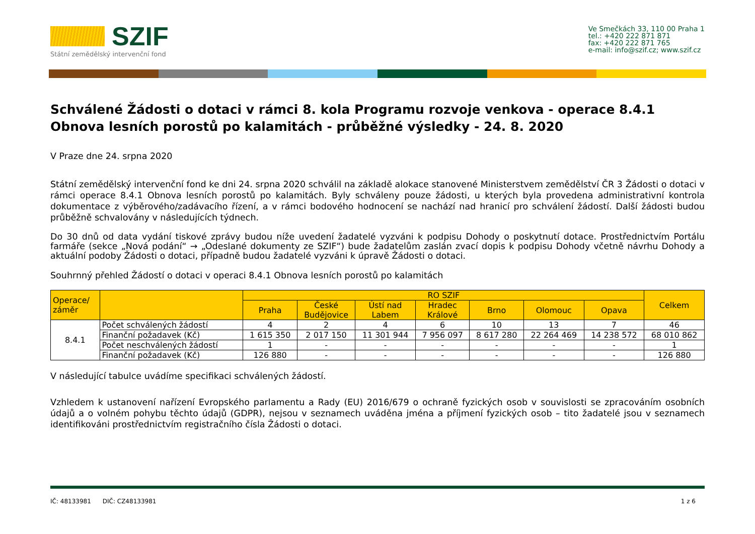SZIF
Státní zemědělský intervenční fond
Ve Smečkách 33, 110 00 Praha 1
tel.: +420 222 871 871
fax: +420 222 871 765
e-mail: info@szif.cz; www.szif.cz
Schválené Žádosti o dotaci v rámci 8. kola Programu rozvoje venkova - operace 8.4.1 Obnova lesních porostů po kalamitách - průběžné výsledky - 24. 8. 2020
V Praze dne 24. srpna 2020
Státní zemědělský intervenční fond ke dni 24. srpna 2020 schválil na základě alokace stanovené Ministerstvem zemědělství ČR 3 Žádosti o dotaci v rámci operace 8.4.1 Obnova lesních porostů po kalamitách. Byly schváleny pouze žádosti, u kterých byla provedena administrativní kontrola dokumentace z výběrového/zadávacího řízení, a v rámci bodového hodnocení se nachází nad hranicí pro schválení žádostí. Další žádosti budou průběžně schvalovány v následujících týdnech.
Do 30 dnů od data vydání tiskové zprávy budou níže uvedení žadatelé vyzváni k podpisu Dohody o poskytnutí dotace. Prostřednictvím Portálu farmáře (sekce „Nová podání“ → „Odeslané dokumenty ze SZIF“) bude žadatelům zaslán zvací dopis k podpisu Dohody včetně návrhu Dohody a aktuální podoby Žádosti o dotaci, případně budou žadatelé vyzváni k úpravě Žádosti o dotaci.
Souhrnný přehled Žádostí o dotaci v operaci 8.4.1 Obnova lesních porostů po kalamitách
| Operace/ záměr | | RO SZIF | | | | | | | Celkem |
| --- | --- | --- | --- | --- | --- | --- | --- | --- | --- |
| | | Praha | České Budějovice | Ústí nad Labem | Hradec Králové | Brno | Olomouc | Opava | |
| 8.4.1 | Počet schválených žádostí | 4 | 2 | 4 | 6 | 10 | 13 | 7 | 46 |
| | Finanční požadavek (Kč) | 1 615 350 | 2 017 150 | 11 301 944 | 7 956 097 | 8 617 280 | 22 264 469 | 14 238 572 | 68 010 862 |
| | Počet neschválených žádostí | 1 | - | - | - | - | - | - | 1 |
| | Finanční požadavek (Kč) | 126 880 | - | - | - | - | - | - | 126 880 |
V následující tabulce uvádíme specifikaci schválených žádostí.
Vzhledem k ustanovení nařízení Evropského parlamentu a Rady (EU) 2016/679 o ochraně fyzických osob v souvislosti se zpracováním osobních údajů a o volném pohybu těchto údajů (GDPR), nejsou v seznamech uváděna jména a příjmení fyzických osob – tito žadatelé jsou v seznamech identifikováni prostřednictvím registračního čísla Žádosti o dotaci.
IČ: 48133981 DIČ: CZ48133981 1 z 6